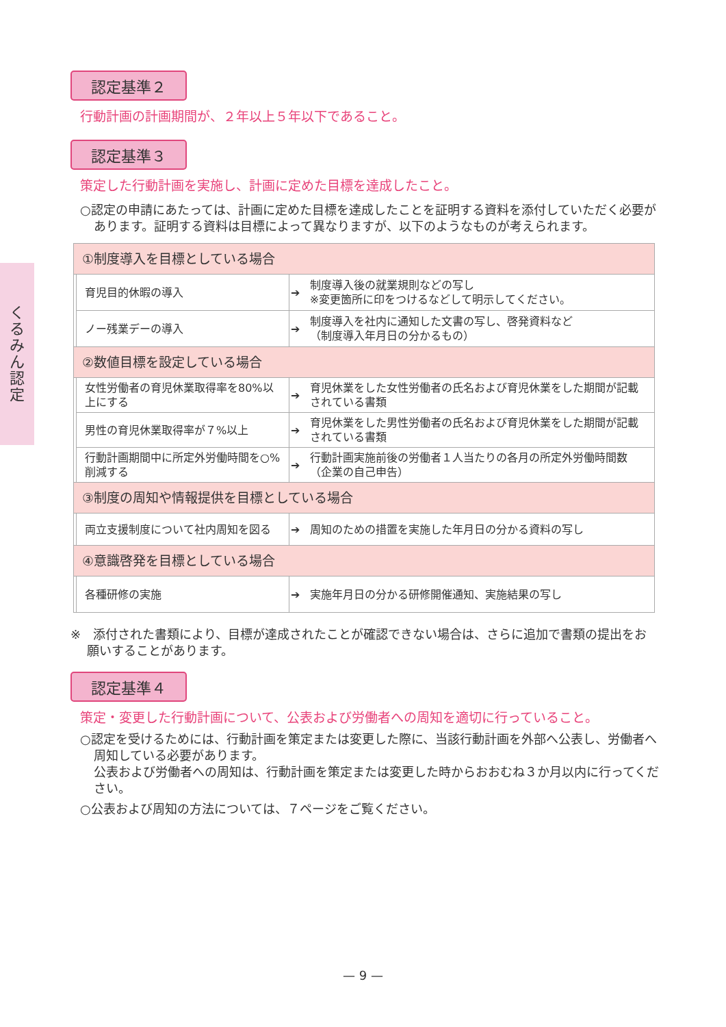くるみん認定
認定基準２
行動計画の計画期間が、２年以上５年以下であること。
認定基準３
策定した行動計画を実施し、計画に定めた目標を達成したこと。
○認定の申請にあたっては、計画に定めた目標を達成したことを証明する資料を添付していただく必要があります。証明する資料は目標によって異なりますが、以下のようなものが考えられます。
| ①制度導入を目標としている場合 | | | |
| | 育児目的休暇の導入 | ➔ | 制度導入後の就業規則などの写し ※変更箇所に印をつけるなどして明示してください。 |
| | ノー残業デーの導入 | ➔ | 制度導入を社内に通知した文書の写し、啓発資料など （制度導入年月日の分かるもの） |
| ②数値目標を設定している場合 | | | |
| | 女性労働者の育児休業取得率を80%以上にする | ➔ | 育児休業をした女性労働者の氏名および育児休業をした期間が記載されている書類 |
| | 男性の育児休業取得率が７%以上 | ➔ | 育児休業をした男性労働者の氏名および育児休業をした期間が記載されている書類 |
| | 行動計画期間中に所定外労働時間を○%削減する | ➔ | 行動計画実施前後の労働者１人当たりの各月の所定外労働時間数（企業の自己申告） |
| ③制度の周知や情報提供を目標としている場合 | | | |
| | 両立支援制度について社内周知を図る | ➔ | 周知のための措置を実施した年月日の分かる資料の写し |
| ④意識啓発を目標としている場合 | | | |
| | 各種研修の実施 | ➔ | 実施年月日の分かる研修開催通知、実施結果の写し |
※　添付された書類により、目標が達成されたことが確認できない場合は、さらに追加で書類の提出をお願いすることがあります。
認定基準４
策定・変更した行動計画について、公表および労働者への周知を適切に行っていること。
○認定を受けるためには、行動計画を策定または変更した際に、当該行動計画を外部へ公表し、労働者へ周知している必要があります。
公表および労働者への周知は、行動計画を策定または変更した時からおおむね３か月以内に行ってください。
○公表および周知の方法については、７ページをご覧ください。
— 9 —